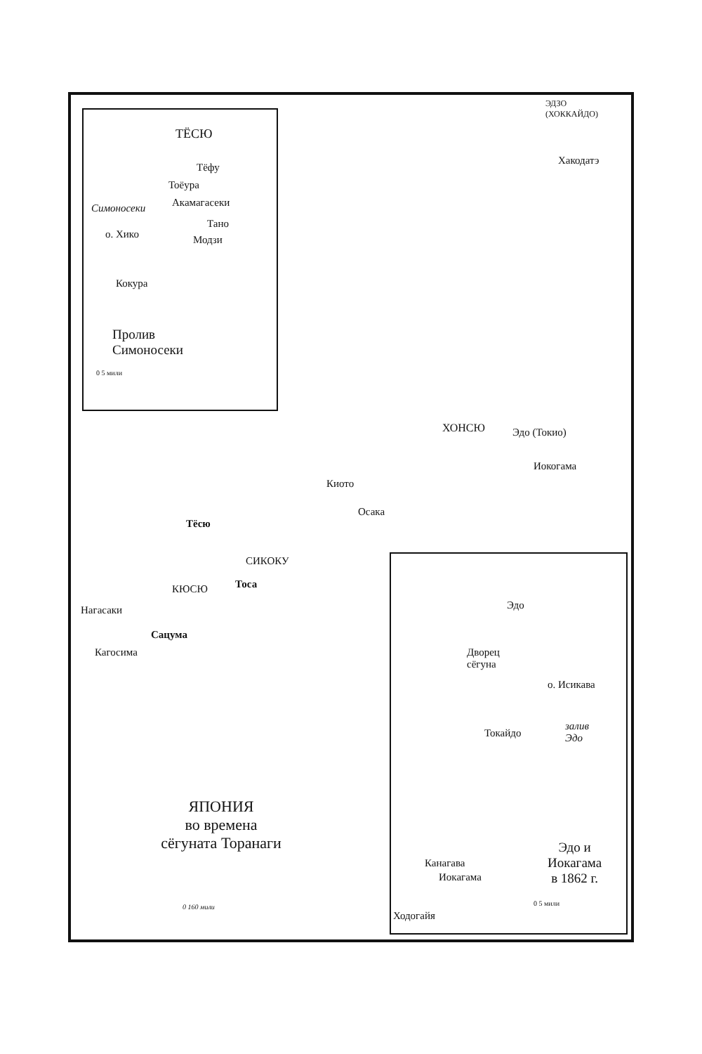ЭДЗО
(ХОККАЙДО)
Хакодатэ
ТЁСЮ
Тёфу
Тоёура
Симоносеки Акамагасеки
Тано
о. Хико Модзи
Кокура
Пролив
Симоносеки
0 5 мили
ХОНСЮ Эдо (Токио)
Иокогама
Киото
Осака
Тёсю
СИКОКУ
Тоса
КЮСЮ
Нагасаки
Сацума
Кагосима
Эдо
Дворец
сёгуна
о. Исикава
залив
Эдо
Токайдо
Канагава
Иокагама
Ходогайя
Эдо и
Иокагама
в 1862 г.
0 5 мили
ЯПОНИЯ
во времена
сёгуната Торанаги
0 160 мили